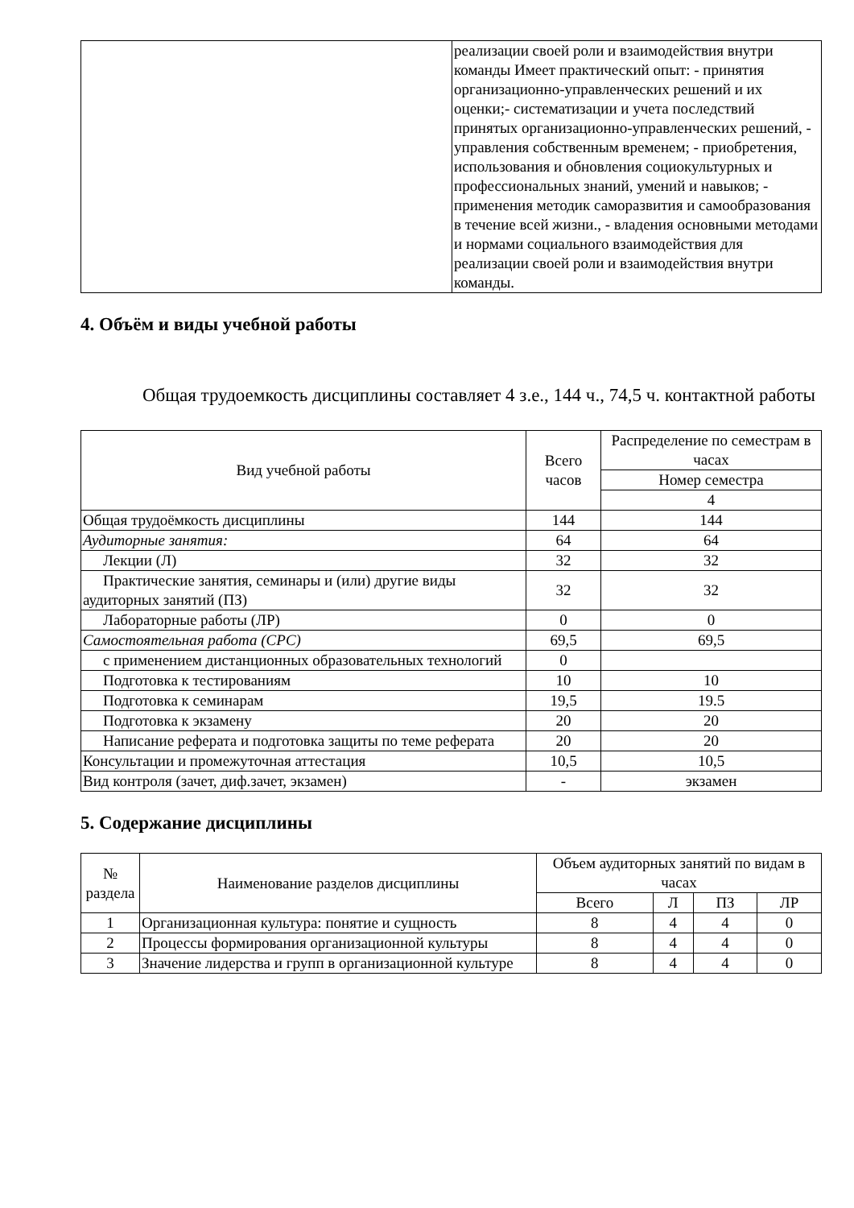| | реализации своей роли и взаимодействия внутри команды Имеет практический опыт: - принятия организационно-управленческих решений и их оценки;- систематизации и учета последствий принятых организационно-управленческих решений, - управления собственным временем; - приобретения, использования и обновления социокультурных и профессиональных знаний, умений и навыков; - применения методик саморазвития и самообразования в течение всей жизни., - владения основными методами и нормами социального взаимодействия для реализации своей роли и взаимодействия внутри команды. |
4. Объём и виды учебной работы
Общая трудоемкость дисциплины составляет 4 з.е., 144 ч., 74,5 ч. контактной работы
| Вид учебной работы | Всего часов | Распределение по семестрам в часах |
| --- | --- | --- |
| | | Номер семестра |
| | | 4 |
| Общая трудоёмкость дисциплины | 144 | 144 |
| Аудиторные занятия: | 64 | 64 |
| Лекции (Л) | 32 | 32 |
| Практические занятия, семинары и (или) другие виды аудиторных занятий (ПЗ) | 32 | 32 |
| Лабораторные работы (ЛР) | 0 | 0 |
| Самостоятельная работа (СРС) | 69,5 | 69,5 |
| с применением дистанционных образовательных технологий | 0 | |
| Подготовка к тестированиям | 10 | 10 |
| Подготовка к семинарам | 19,5 | 19.5 |
| Подготовка к экзамену | 20 | 20 |
| Написание реферата и подготовка защиты по теме реферата | 20 | 20 |
| Консультации и промежуточная аттестация | 10,5 | 10,5 |
| Вид контроля (зачет, диф.зачет, экзамен) | - | экзамен |
5. Содержание дисциплины
| № раздела | Наименование разделов дисциплины | Объем аудиторных занятий по видам в часах | | | |
| --- | --- | --- | --- | --- | --- |
| | | Всего | Л | ПЗ | ЛР |
| 1 | Организационная культура: понятие и сущность | 8 | 4 | 4 | 0 |
| 2 | Процессы формирования организационной культуры | 8 | 4 | 4 | 0 |
| 3 | Значение лидерства и групп в организационной культуре | 8 | 4 | 4 | 0 |